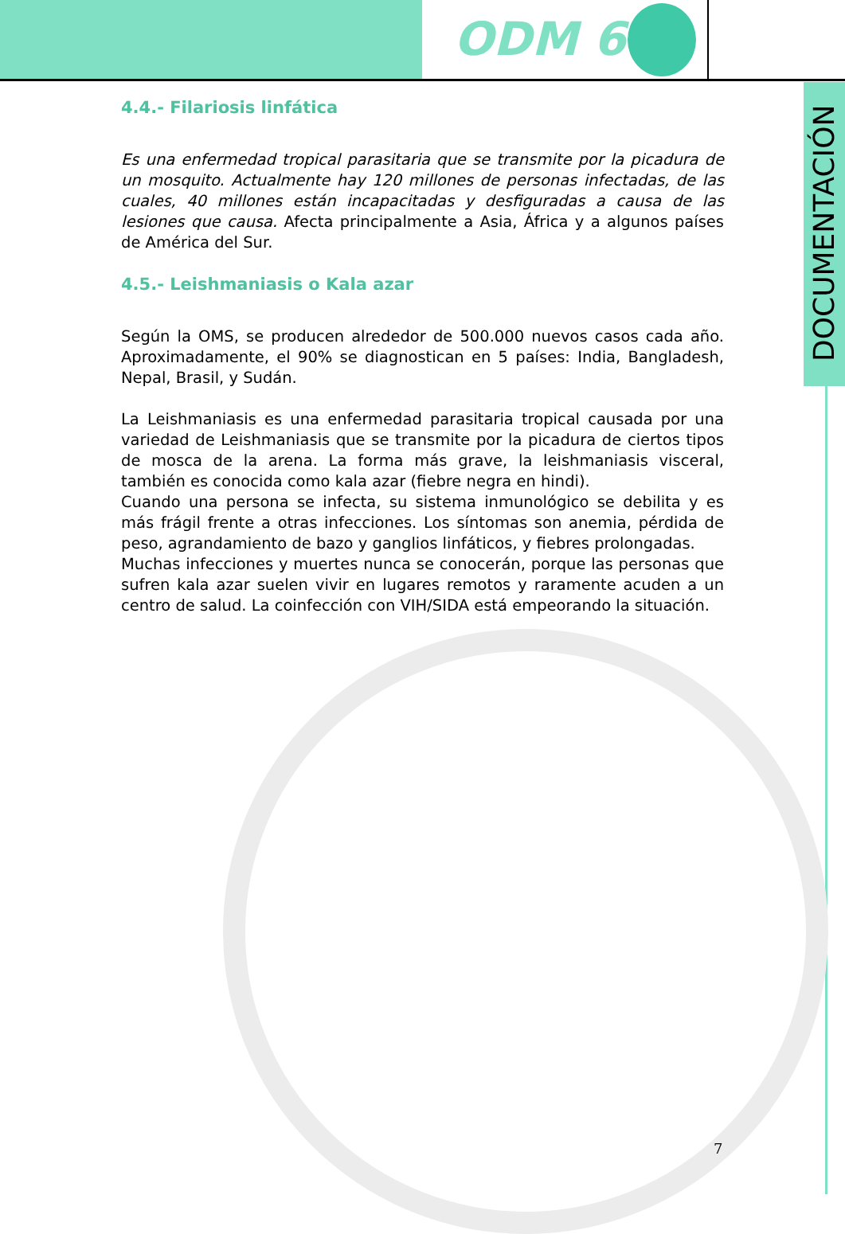ODM 6
DOCUMENTACIÓN
4.4.- Filariosis linfática
Es una enfermedad tropical parasitaria que se transmite por la picadura de un mosquito. Actualmente hay 120 millones de personas infectadas, de las cuales, 40 millones están incapacitadas y desfiguradas a causa de las lesiones que causa. Afecta principalmente a Asia, África y a algunos países de América del Sur.
4.5.- Leishmaniasis o Kala azar
Según la OMS, se producen alrededor de 500.000 nuevos casos cada año. Aproximadamente, el 90% se diagnostican en 5 países: India, Bangladesh, Nepal, Brasil, y Sudán.
La Leishmaniasis es una enfermedad parasitaria tropical causada por una variedad de Leishmaniasis que se transmite por la picadura de ciertos tipos de mosca de la arena. La forma más grave, la leishmaniasis visceral, también es conocida como kala azar (fiebre negra en hindi).
Cuando una persona se infecta, su sistema inmunológico se debilita y es más frágil frente a otras infecciones. Los síntomas son anemia, pérdida de peso, agrandamiento de bazo y ganglios linfáticos, y fiebres prolongadas.
Muchas infecciones y muertes nunca se conocerán, porque las personas que sufren kala azar suelen vivir en lugares remotos y raramente acuden a un centro de salud. La coinfección con VIH/SIDA está empeorando la situación.
7